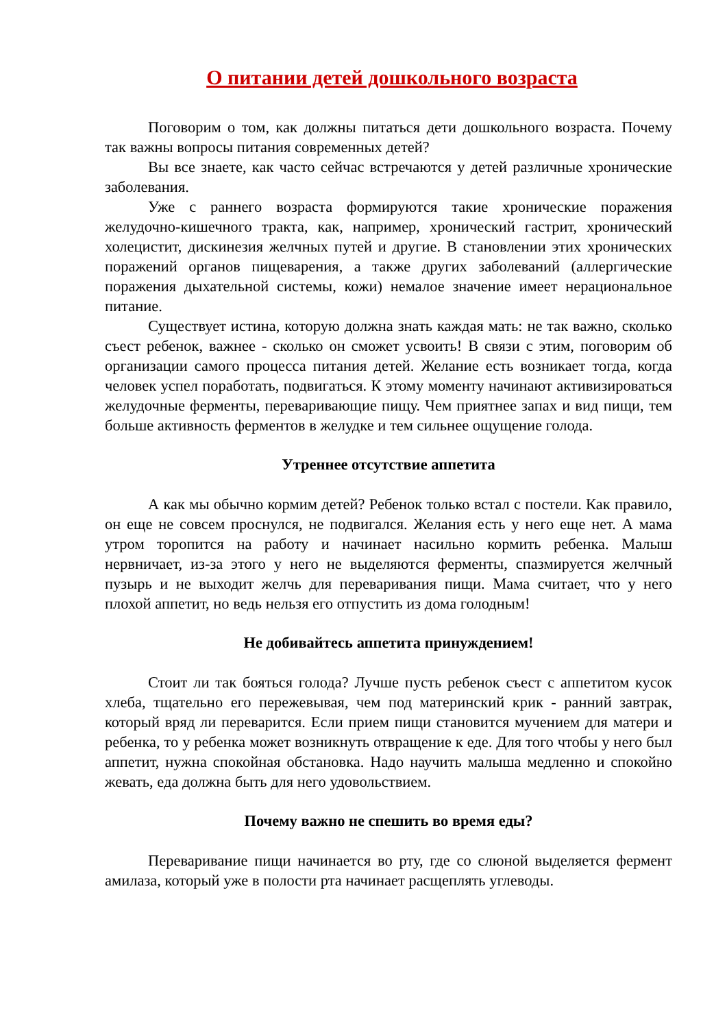О питании детей дошкольного возраста
Поговорим о том, как должны питаться дети дошкольного возраста. Почему так важны вопросы питания современных детей?
Вы все знаете, как часто сейчас встречаются у детей различные хронические заболевания.
Уже с раннего возраста формируются такие хронические поражения желудочно-кишечного тракта, как, например, хронический гастрит, хронический холецистит, дискинезия желчных путей и другие. В становлении этих хронических поражений органов пищеварения, а также других заболеваний (аллергические поражения дыхательной системы, кожи) немалое значение имеет нерациональное питание.
Существует истина, которую должна знать каждая мать: не так важно, сколько съест ребенок, важнее - сколько он сможет усвоить! В связи с этим, поговорим об организации самого процесса питания детей. Желание есть возникает тогда, когда человек успел поработать, подвигаться. К этому моменту начинают активизироваться желудочные ферменты, переваривающие пищу. Чем приятнее запах и вид пищи, тем больше активность ферментов в желудке и тем сильнее ощущение голода.
Утреннее отсутствие аппетита
А как мы обычно кормим детей? Ребенок только встал с постели. Как правило, он еще не совсем проснулся, не подвигался. Желания есть у него еще нет. А мама утром торопится на работу и начинает насильно кормить ребенка. Малыш нервничает, из-за этого у него не выделяются ферменты, спазмируется желчный пузырь и не выходит желчь для переваривания пищи. Мама считает, что у него плохой аппетит, но ведь нельзя его отпустить из дома голодным!
Не добивайтесь аппетита принуждением!
Стоит ли так бояться голода? Лучше пусть ребенок съест с аппетитом кусок хлеба, тщательно его пережевывая, чем под материнский крик - ранний завтрак, который вряд ли переварится. Если прием пищи становится мучением для матери и ребенка, то у ребенка может возникнуть отвращение к еде. Для того чтобы у него был аппетит, нужна спокойная обстановка. Надо научить малыша медленно и спокойно жевать, еда должна быть для него удовольствием.
Почему важно не спешить во время еды?
Переваривание пищи начинается во рту, где со слюной выделяется фермент амилаза, который уже в полости рта начинает расщеплять углеводы.